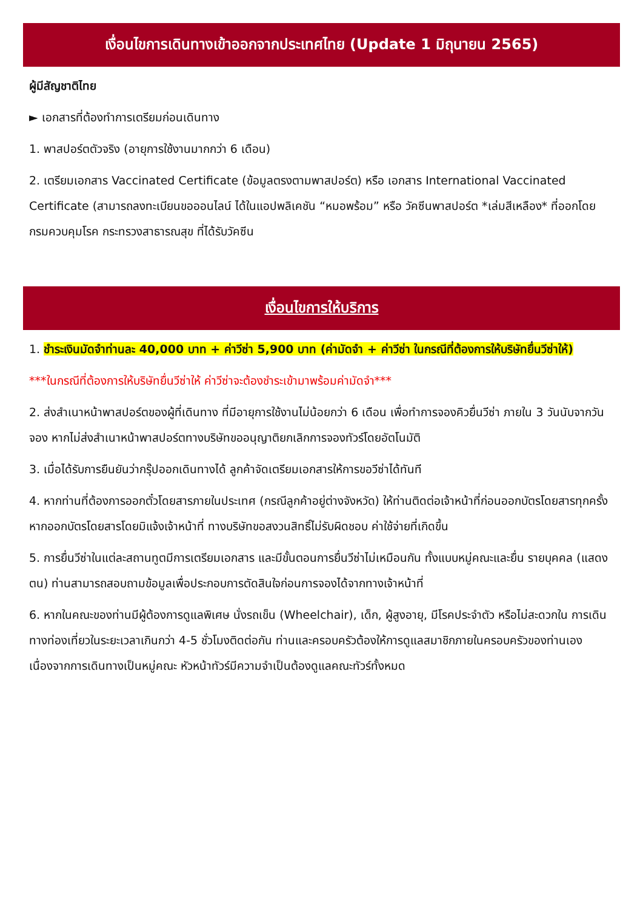เงื่อนไขการเดินทางเข้าออกจากประเทศไทย (Update 1 มิถุนายน 2565)
ผู้มีสัญชาติไทย
► เอกสารที่ต้องทำการเตรียมก่อนเดินทาง
1. พาสปอร์ตตัวจริง (อายุการใช้งานมากกว่า 6 เดือน)
2. เตรียมเอกสาร Vaccinated Certificate (ข้อมูลตรงตามพาสปอร์ต) หรือ เอกสาร International Vaccinated Certificate (สามารถลงทะเบียนขอออนไลน์ ได้ในแอปพลิเคชัน “หมอพร้อม” หรือ วัคซีนพาสปอร์ต *เล่มสีเหลือง* ที่ออกโดยกรมควบคุมโรค กระทรวงสาธารณสุข ที่ได้รับวัคซีน
เงื่อนไขการให้บริการ
1. ชำระเงินมัดจำท่านละ 40,000 บาท + ค่าวีซ่า 5,900 บาท (ค่ามัดจำ + ค่าวีซ่า ในกรณีที่ต้องการให้บริษัทยื่นวีซ่าให้)
***ในกรณีที่ต้องการให้บริษัทยื่นวีซ่าให้ ค่าวีซ่าจะต้องชำระเข้ามาพร้อมค่ามัดจำ***
2. ส่งสำเนาหน้าพาสปอร์ตของผู้ที่เดินทาง ที่มีอายุการใช้งานไม่น้อยกว่า 6 เดือน เพื่อทำการจองคิวยื่นวีซ่า ภายใน 3 วันนับจากวันจอง หากไม่ส่งสำเนาหน้าพาสปอร์ตทางบริษัทขออนุญาติยกเลิกการจองทัวร์โดยอัตโนมัติ
3. เมื่อได้รับการยืนยันว่ากรุ๊ปออกเดินทางได้ ลูกค้าจัดเตรียมเอกสารให้การขอวีซ่าได้ทันที
4. หากท่านที่ต้องการออกตั๋วโดยสารภายในประเทศ (กรณีลูกค้าอยู่ต่างจังหวัด) ให้ท่านติดต่อเจ้าหน้าที่ก่อนออกบัตรโดยสารทุกครั้ง หากออกบัตรโดยสารโดยมิแจ้งเจ้าหน้าที่ ทางบริษัทขอสงวนสิทธิ์ไม่รับผิดชอบ ค่าใช้จ่ายที่เกิดขึ้น
5. การยื่นวีซ่าในแต่ละสถานทูตมีการเตรียมเอกสาร และมีขั้นตอนการยื่นวีซ่าไม่เหมือนกัน ทั้งแบบหมู่คณะและยื่น รายบุคคล (แสดงตน) ท่านสามารถสอบถามข้อมูลเพื่อประกอบการตัดสินใจก่อนการจองได้จากทางเจ้าหน้าที่
6. หากในคณะของท่านมีผู้ต้องการดูแลพิเศษ นั่งรถเข็น (Wheelchair), เด็ก, ผู้สูงอายุ, มีโรคประจำตัว หรือไม่สะดวกใน การเดินทางท่องเที่ยวในระยะเวลาเกินกว่า 4-5 ชั่วโมงติดต่อกัน ท่านและครอบครัวต้องให้การดูแลสมาชิกภายในครอบครัวของท่านเอง เนื่องจากการเดินทางเป็นหมู่คณะ หัวหน้าทัวร์มีความจำเป็นต้องดูแลคณะทัวร์ทั้งหมด